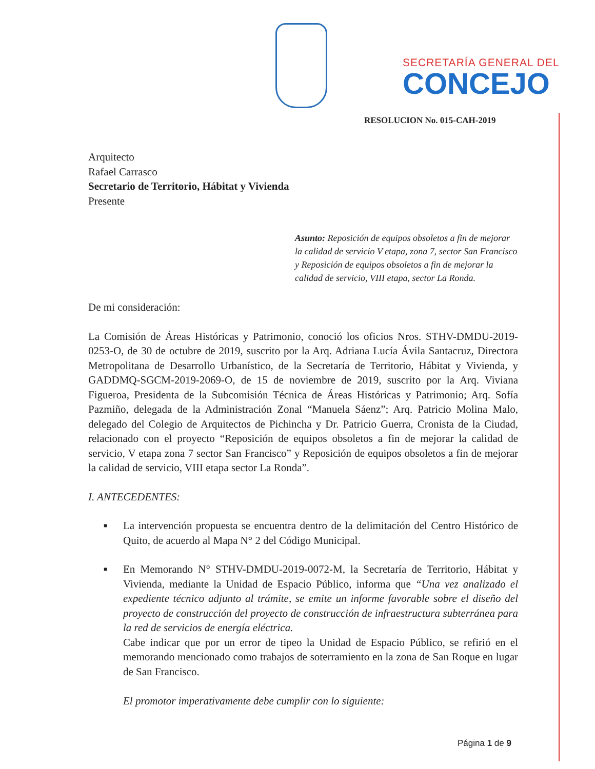SECRETARÍA GENERAL DEL
CONCEJO
RESOLUCION No. 015-CAH-2019
Arquitecto
Rafael Carrasco
Secretario de Territorio, Hábitat y Vivienda
Presente
Asunto: Reposición de equipos obsoletos a fin de mejorar la calidad de servicio V etapa, zona 7, sector San Francisco y Reposición de equipos obsoletos a fin de mejorar la calidad de servicio, VIII etapa, sector La Ronda.
De mi consideración:
La Comisión de Áreas Históricas y Patrimonio, conoció los oficios Nros. STHV-DMDU-2019-0253-O, de 30 de octubre de 2019, suscrito por la Arq. Adriana Lucía Ávila Santacruz, Directora Metropolitana de Desarrollo Urbanístico, de la Secretaría de Territorio, Hábitat y Vivienda, y GADDMQ-SGCM-2019-2069-O, de 15 de noviembre de 2019, suscrito por la Arq. Viviana Figueroa, Presidenta de la Subcomisión Técnica de Áreas Históricas y Patrimonio; Arq. Sofía Pazmiño, delegada de la Administración Zonal “Manuela Sáenz”; Arq. Patricio Molina Malo, delegado del Colegio de Arquitectos de Pichincha y Dr. Patricio Guerra, Cronista de la Ciudad, relacionado con el proyecto “Reposición de equipos obsoletos a fin de mejorar la calidad de servicio, V etapa zona 7 sector San Francisco” y Reposición de equipos obsoletos a fin de mejorar la calidad de servicio, VIII etapa sector La Ronda”.
I. ANTECEDENTES:
■ La intervención propuesta se encuentra dentro de la delimitación del Centro Histórico de Quito, de acuerdo al Mapa N° 2 del Código Municipal.
■ En Memorando N° STHV-DMDU-2019-0072-M, la Secretaría de Territorio, Hábitat y Vivienda, mediante la Unidad de Espacio Público, informa que “Una vez analizado el expediente técnico adjunto al trámite, se emite un informe favorable sobre el diseño del proyecto de construcción del proyecto de construcción de infraestructura subterránea para la red de servicios de energía eléctrica.
Cabe indicar que por un error de tipeo la Unidad de Espacio Público, se refirió en el memorando mencionado como trabajos de soterramiento en la zona de San Roque en lugar de San Francisco.
El promotor imperativamente debe cumplir con lo siguiente:
Página 1 de 9